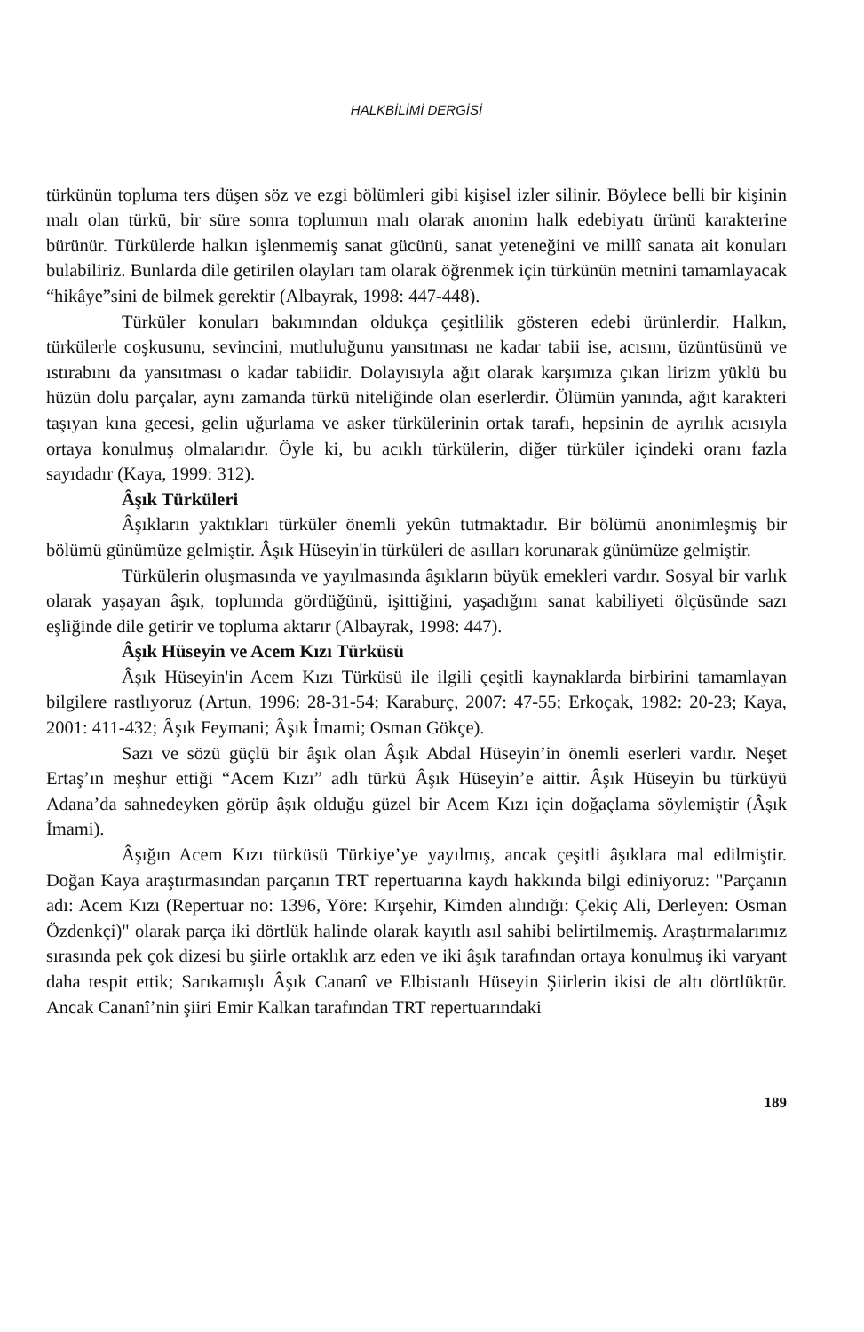HALKBİLİMİ DERGİSİ
türkünün topluma ters düşen söz ve ezgi bölümleri gibi kişisel izler silinir. Böylece belli bir kişinin malı olan türkü, bir süre sonra toplumun malı olarak anonim halk edebiyatı ürünü karakterine bürünür. Türkülerde halkın işlenmemiş sanat gücünü, sanat yeteneğini ve millî sanata ait konuları bulabiliriz. Bunlarda dile getirilen olayları tam olarak öğrenmek için türkünün metnini tamamlayacak “hikâye”sini de bilmek gerektir (Albayrak, 1998: 447-448).
Türküler konuları bakımından oldukça çeşitlilik gösteren edebi ürünlerdir. Halkın, türkülerle coşkusunu, sevincini, mutluluğunu yansıtması ne kadar tabii ise, acısını, üzüntüsünü ve ıstırabını da yansıtması o kadar tabiidir. Dolayısıyla ağıt olarak karşımıza çıkan lirizm yüklü bu hüzün dolu parçalar, aynı zamanda türkü niteliğinde olan eserlerdir. Ölümün yanında, ağıt karakteri taşıyan kına gecesi, gelin uğurlama ve asker türkülerinin ortak tarafı, hepsinin de ayrılık acısıyla ortaya konulmuş olmalarıdır. Öyle ki, bu acıklı türkülerin, diğer türküler içindeki oranı fazla sayıdadır (Kaya, 1999: 312).
Âşık Türküleri
Âşıkların yaktıkları türküler önemli yekûn tutmaktadır. Bir bölümü anonimleşmiş bir bölümü günümüze gelmiştir. Âşık Hüseyin'in türküleri de asılları korunarak günümüze gelmiştir.
Türkülerin oluşmasında ve yayılmasında âşıkların büyük emekleri vardır. Sosyal bir varlık olarak yaşayan âşık, toplumda gördüğünü, işittiğini, yaşadığını sanat kabiliyeti ölçüsünde sazı eşliğinde dile getirir ve topluma aktarır (Albayrak, 1998: 447).
Âşık Hüseyin ve Acem Kızı Türküsü
Âşık Hüseyin'in Acem Kızı Türküsü ile ilgili çeşitli kaynaklarda birbirini tamamlayan bilgilere rastlıyoruz (Artun, 1996: 28-31-54; Karaburç, 2007: 47-55; Erkoçak, 1982: 20-23; Kaya, 2001: 411-432; Âşık Feymani; Âşık İmami; Osman Gökçe).
Sazı ve sözü güçlü bir âşık olan Âşık Abdal Hüseyin’in önemli eserleri vardır. Neşet Ertaş’ın meşhur ettiği “Acem Kızı” adlı türkü Âşık Hüseyin’e aittir. Âşık Hüseyin bu türküyü Adana’da sahnedeyken görüp âşık olduğu güzel bir Acem Kızı için doğaçlama söylemiştir (Âşık İmami).
Âşığın Acem Kızı türküsü Türkiye’ye yayılmış, ancak çeşitli âşıklara mal edilmiştir. Doğan Kaya araştırmasından parçanın TRT repertuarına kaydı hakkında bilgi ediniyoruz: "Parçanın adı: Acem Kızı (Repertuar no: 1396, Yöre: Kırşehir, Kimden alındığı: Çekiç Ali, Derleyen: Osman Özdenkçi)" olarak parça iki dörtlük halinde olarak kayıtlı asıl sahibi belirtilmemiş. Araştırmalarımız sırasında pek çok dizesi bu şiirle ortaklık arz eden ve iki âşık tarafından ortaya konulmuş iki varyant daha tespit ettik; Sarıkamışlı Âşık Cananî ve Elbistanlı Hüseyin Şiirlerin ikisi de altı dörtlüktür. Ancak Cananî’nin şiiri Emir Kalkan tarafından TRT repertuarındaki
189